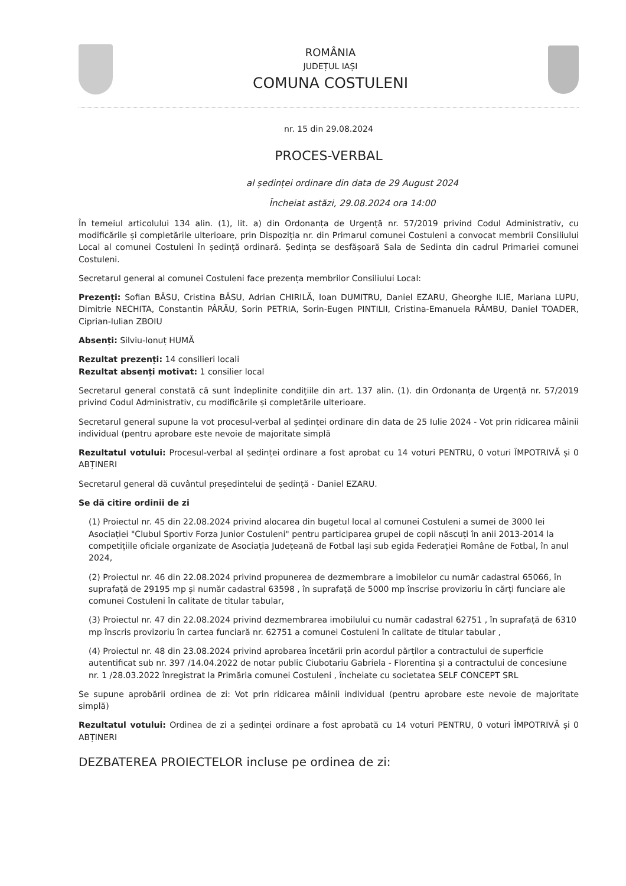ROMÂNIA
JUDEȚUL IAȘI
COMUNA COSTULENI
nr. 15 din 29.08.2024
PROCES-VERBAL
al ședinței ordinare din data de 29 August 2024
Încheiat astăzi, 29.08.2024 ora 14:00
În temeiul articolului 134 alin. (1), lit. a) din Ordonanța de Urgență nr. 57/2019 privind Codul Administrativ, cu modificările și completările ulterioare, prin Dispoziția nr. din Primarul comunei Costuleni a convocat membrii Consiliului Local al comunei Costuleni în ședință ordinară. Ședința se desfășoară Sala de Sedinta din cadrul Primariei comunei Costuleni.
Secretarul general al comunei Costuleni face prezența membrilor Consiliului Local:
Prezenți: Sofian BĂSU, Cristina BĂSU, Adrian CHIRILĂ, Ioan DUMITRU, Daniel EZARU, Gheorghe ILIE, Mariana LUPU, Dimitrie NECHITA, Constantin PÂRĂU, Sorin PETRIA, Sorin-Eugen PINTILII, Cristina-Emanuela RÂMBU, Daniel TOADER, Ciprian-Iulian ZBOIU
Absenți: Silviu-Ionuț HUMĂ
Rezultat prezenți: 14 consilieri locali
Rezultat absenți motivat: 1 consilier local
Secretarul general constată că sunt îndeplinite condițiile din art. 137 alin. (1). din Ordonanța de Urgență nr. 57/2019 privind Codul Administrativ, cu modificările și completările ulterioare.
Secretarul general supune la vot procesul-verbal al ședinței ordinare din data de 25 Iulie 2024 - Vot prin ridicarea mâinii individual (pentru aprobare este nevoie de majoritate simplă
Rezultatul votului: Procesul-verbal al ședinței ordinare a fost aprobat cu 14 voturi PENTRU, 0 voturi ÎMPOTRIVĂ și 0 ABȚINERI
Secretarul general dă cuvântul președintelui de ședință - Daniel EZARU.
Se dă citire ordinii de zi
(1) Proiectul nr. 45 din 22.08.2024 privind alocarea din bugetul local al comunei Costuleni a sumei de 3000 lei Asociației "Clubul Sportiv Forza Junior Costuleni" pentru participarea grupei de copii născuți în anii 2013-2014 la competițiile oficiale organizate de Asociația Județeană de Fotbal Iași sub egida Federației Române de Fotbal, în anul 2024,
(2) Proiectul nr. 46 din 22.08.2024 privind propunerea de dezmembrare a imobilelor cu număr cadastral 65066, în suprafață de 29195 mp și număr cadastral 63598 , în suprafață de 5000 mp înscrise provizoriu în cărți funciare ale comunei Costuleni în calitate de titular tabular,
(3) Proiectul nr. 47 din 22.08.2024 privind dezmembrarea imobilului cu număr cadastral 62751 , în suprafață de 6310 mp înscris provizoriu în cartea funciară nr. 62751 a comunei Costuleni în calitate de titular tabular ,
(4) Proiectul nr. 48 din 23.08.2024 privind aprobarea încetării prin acordul părților a contractului de superficie autentificat sub nr. 397 /14.04.2022 de notar public Ciubotariu Gabriela - Florentina și a contractului de concesiune nr. 1 /28.03.2022 înregistrat la Primăria comunei Costuleni , încheiate cu societatea SELF CONCEPT SRL
Se supune aprobării ordinea de zi: Vot prin ridicarea mâinii individual (pentru aprobare este nevoie de majoritate simplă)
Rezultatul votului: Ordinea de zi a ședinței ordinare a fost aprobată cu 14 voturi PENTRU, 0 voturi ÎMPOTRIVĂ și 0 ABȚINERI
DEZBATEREA PROIECTELOR incluse pe ordinea de zi: